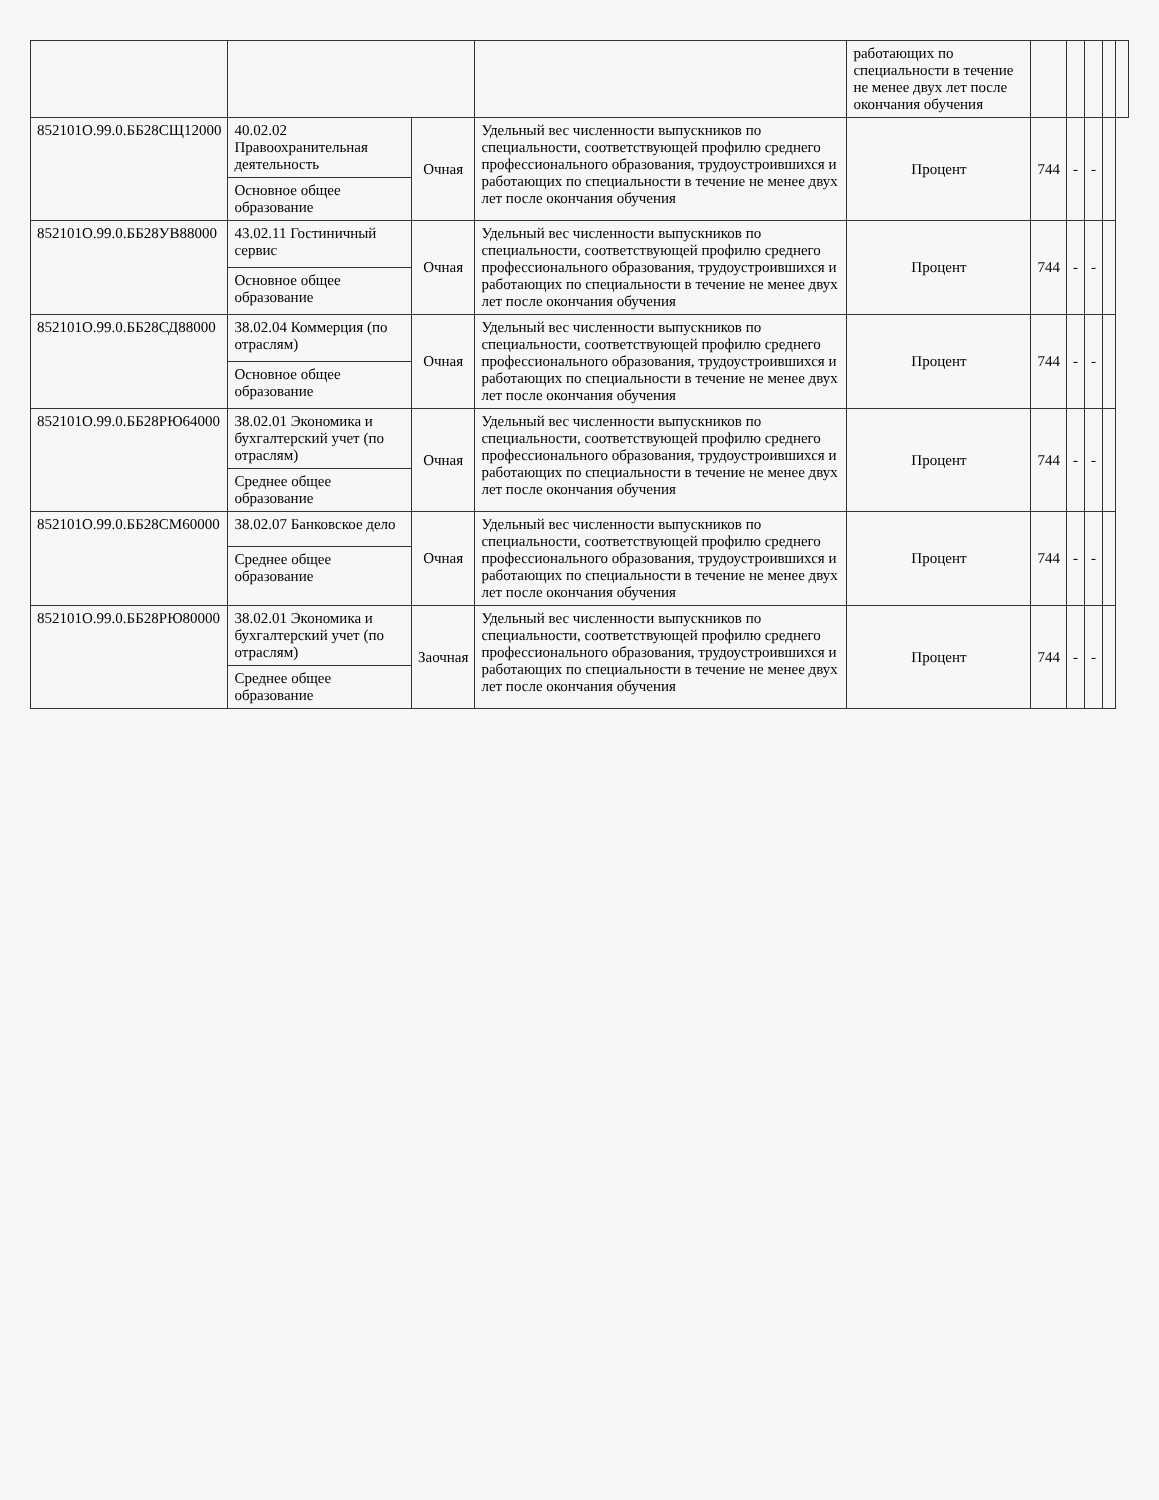| | | | | работающих по специальности в течение не менее двух лет после окончания обучения | | | | | |
| 852101О.99.0.ББ28СЩ12000 | 40.02.02 Правоохранительная деятельность | Очная | Удельный вес численности выпускников по специальности, соответствующей профилю среднего профессионального образования, трудоустроившихся и работающих по специальности в течение не менее двух лет после окончания обучения | Процент | 744 | - | - | | |
| | Основное общее образование | | | | | | | | |
| 852101О.99.0.ББ28УВ88000 | 43.02.11 Гостиничный сервис | Очная | Удельный вес численности выпускников по специальности, соответствующей профилю среднего профессионального образования, трудоустроившихся и работающих по специальности в течение не менее двух лет после окончания обучения | Процент | 744 | - | - | | |
| | Основное общее образование | | | | | | | | |
| 852101О.99.0.ББ28СД88000 | 38.02.04 Коммерция (по отраслям) | Очная | Удельный вес численности выпускников по специальности, соответствующей профилю среднего профессионального образования, трудоустроившихся и работающих по специальности в течение не менее двух лет после окончания обучения | Процент | 744 | - | - | | |
| | Основное общее образование | | | | | | | | |
| 852101О.99.0.ББ28РЮ64000 | 38.02.01 Экономика и бухгалтерский учет (по отраслям) | Очная | Удельный вес численности выпускников по специальности, соответствующей профилю среднего профессионального образования, трудоустроившихся и работающих по специальности в течение не менее двух лет после окончания обучения | Процент | 744 | - | - | | |
| | Среднее общее образование | | | | | | | | |
| 852101О.99.0.ББ28СМ60000 | 38.02.07 Банковское дело | Очная | Удельный вес численности выпускников по специальности, соответствующей профилю среднего профессионального образования, трудоустроившихся и работающих по специальности в течение не менее двух лет после окончания обучения | Процент | 744 | - | - | | |
| | Среднее общее образование | | | | | | | | |
| 852101О.99.0.ББ28РЮ80000 | 38.02.01 Экономика и бухгалтерский учет (по отраслям) | Заочная | Удельный вес численности выпускников по специальности, соответствующей профилю среднего профессионального образования, трудоустроившихся и работающих по специальности в течение не менее двух лет после окончания обучения | Процент | 744 | - | - | | |
| | Среднее общее образование | | | | | | | | |